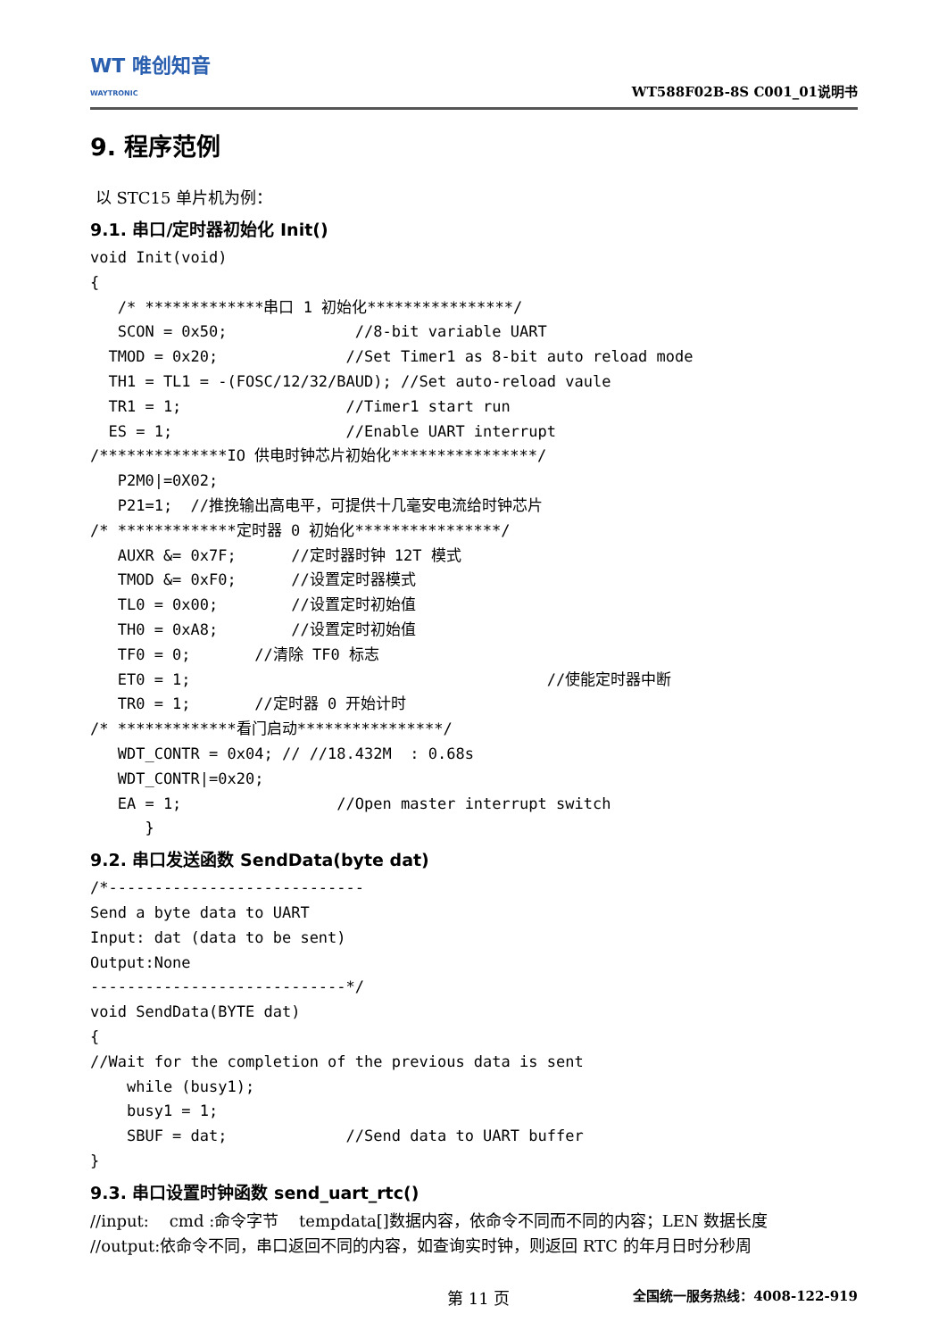WT 唯创知音
WAYTRONIC
WT588F02B-8S C001_01说明书
9. 程序范例
以 STC15 单片机为例：
9.1. 串口/定时器初始化 Init()
void Init(void)
{
   /* *************串口 1 初始化****************/
   SCON = 0x50;              //8-bit variable UART
  TMOD = 0x20;              //Set Timer1 as 8-bit auto reload mode
  TH1 = TL1 = -(FOSC/12/32/BAUD); //Set auto-reload vaule
  TR1 = 1;                  //Timer1 start run
  ES = 1;                   //Enable UART interrupt
/**************IO 供电时钟芯片初始化****************/
   P2M0|=0X02;
   P21=1;  //推挽输出高电平，可提供十几毫安电流给时钟芯片
/* *************定时器 0 初始化****************/
   AUXR &= 0x7F;      //定时器时钟 12T 模式
   TMOD &= 0xF0;      //设置定时器模式
   TL0 = 0x00;        //设置定时初始值
   TH0 = 0xA8;        //设置定时初始值
   TF0 = 0;       //清除 TF0 标志
   ET0 = 1;                                       //使能定时器中断
   TR0 = 1;       //定时器 0 开始计时
/* *************看门启动****************/
   WDT_CONTR = 0x04; // //18.432M  : 0.68s
   WDT_CONTR|=0x20;
   EA = 1;                 //Open master interrupt switch
      }
9.2. 串口发送函数 SendData(byte dat)
/*----------------------------
Send a byte data to UART
Input: dat (data to be sent)
Output:None
----------------------------*/
void SendData(BYTE dat)
{
//Wait for the completion of the previous data is sent
    while (busy1);
    busy1 = 1;
    SBUF = dat;             //Send data to UART buffer
}
9.3. 串口设置时钟函数 send_uart_rtc()
//input: cmd :命令字节 tempdata[]数据内容，依命令不同而不同的内容；LEN 数据长度
//output:依命令不同，串口返回不同的内容，如查询实时钟，则返回 RTC 的年月日时分秒周
第 11 页 全国统一服务热线：4008-122-919